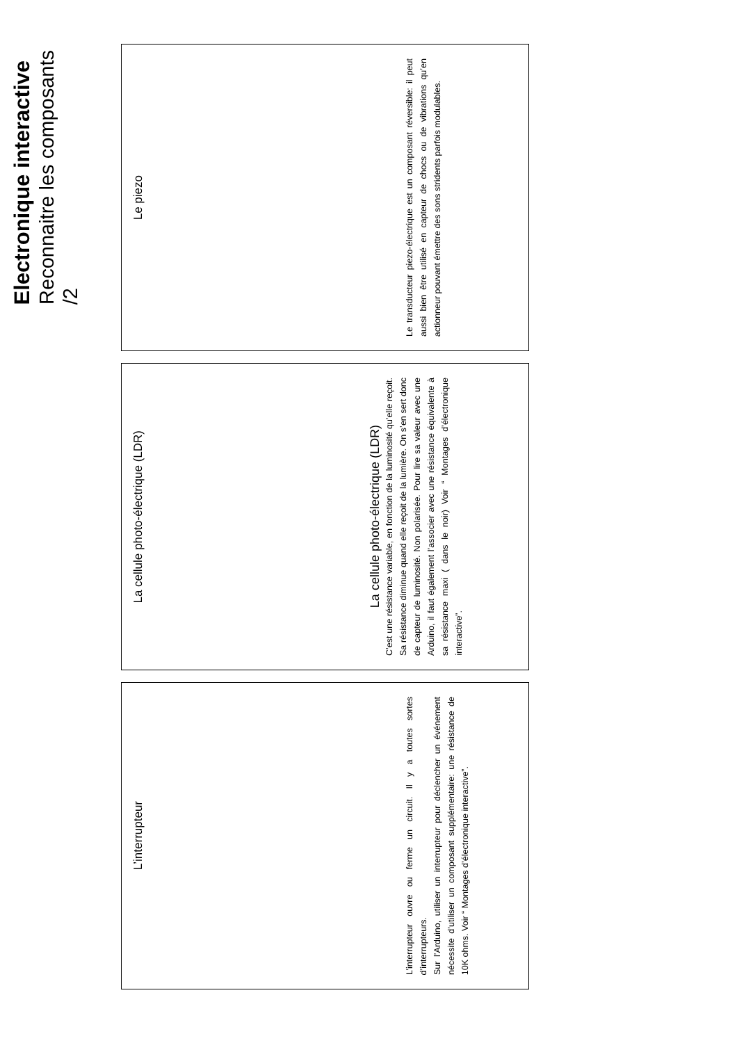Electronique interactive
Reconnaitre les composants /2
L’interrupteur
L’interrupteur ouvre ou ferme un circuit. Il y a toutes sortes d’interrupteurs.
Sur l’Arduino, utiliser un interrupteur pour déclencher un événement nécessite d’utiliser un composant supplémentaire: une résistance de 10K ohms. Voir “ Montages d’électronique interactive”.
La cellule photo-électrique (LDR)
La cellule photo-électrique (LDR)
C’est une résistance variable, en fonction de la luminosité qu’elle reçoit. Sa résistance diminue quand elle reçoit de la lumière. On s’en sert donc de capteur de luminosité. Non polarisée. Pour lire sa valeur avec une Arduino, il faut également l’associer avec une résistance équivalente à sa résistance maxi ( dans le noir) Voir “ Montages d’électronique interactive”.
Le piezo
Le transducteur piezo-électrique est un composant réversible: il peut aussi bien être utilisé en capteur de chocs ou de vibrations qu’en actionneur pouvant émettre des sons stridents parfois modulables.